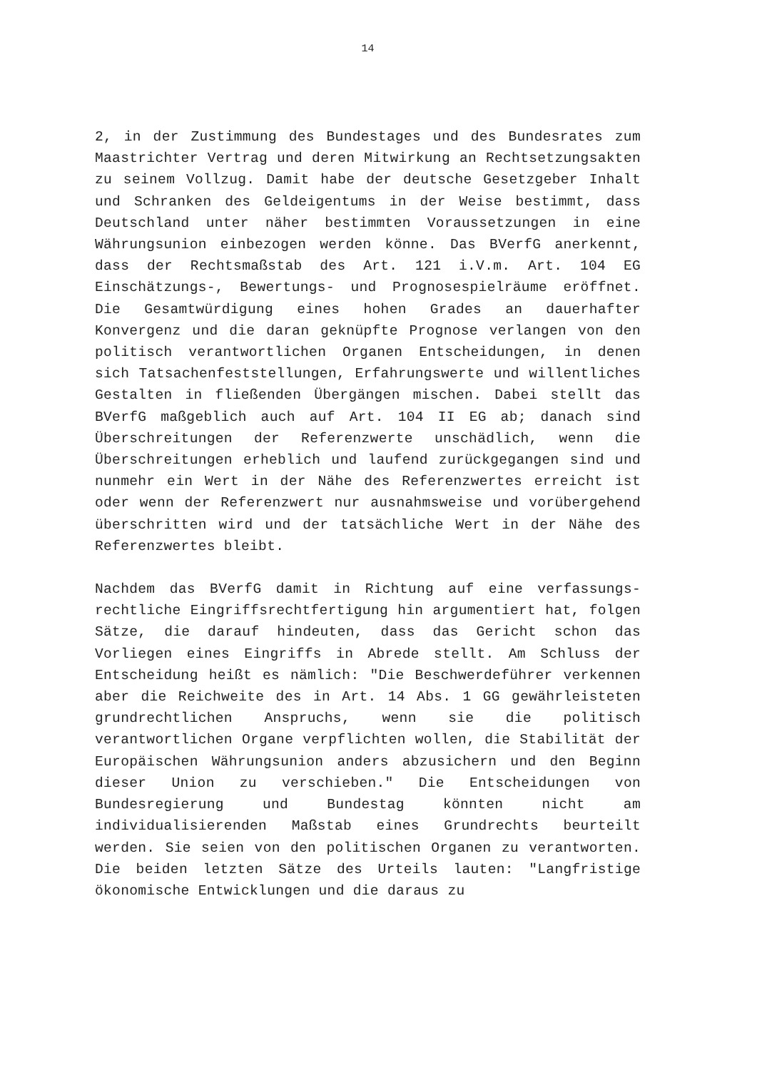14
2, in der Zustimmung des Bundestages und des Bundesrates zum Maastrichter Vertrag und deren Mitwirkung an Rechtsetzungsakten zu seinem Vollzug. Damit habe der deutsche Gesetzgeber Inhalt und Schranken des Geldeigentums in der Weise bestimmt, dass Deutschland unter näher bestimmten Voraussetzungen in eine Währungsunion einbezogen werden könne. Das BVerfG anerkennt, dass der Rechtsmaßstab des Art. 121 i.V.m. Art. 104 EG Einschätzungs-, Bewertungs- und Prognosespielräume eröffnet. Die Gesamtwürdigung eines hohen Grades an dauerhafter Konvergenz und die daran geknüpfte Prognose verlangen von den politisch verantwortlichen Organen Entscheidungen, in denen sich Tatsachenfeststellungen, Erfahrungswerte und willentliches Gestalten in fließenden Übergängen mischen. Dabei stellt das BVerfG maßgeblich auch auf Art. 104 II EG ab; danach sind Überschreitungen der Referenzwerte unschädlich, wenn die Überschreitungen erheblich und laufend zurückgegangen sind und nunmehr ein Wert in der Nähe des Referenzwertes erreicht ist oder wenn der Referenzwert nur ausnahmsweise und vorübergehend überschritten wird und der tatsächliche Wert in der Nähe des Referenzwertes bleibt.
Nachdem das BVerfG damit in Richtung auf eine verfassungs-rechtliche Eingriffsrechtfertigung hin argumentiert hat, folgen Sätze, die darauf hindeuten, dass das Gericht schon das Vorliegen eines Eingriffs in Abrede stellt. Am Schluss der Entscheidung heißt es nämlich: "Die Beschwerdeführer verkennen aber die Reichweite des in Art. 14 Abs. 1 GG gewährleisteten grundrechtlichen Anspruchs, wenn sie die politisch verantwortlichen Organe verpflichten wollen, die Stabilität der Europäischen Währungsunion anders abzusichern und den Beginn dieser Union zu verschieben." Die Entscheidungen von Bundesregierung und Bundestag könnten nicht am individualisierenden Maßstab eines Grundrechts beurteilt werden. Sie seien von den politischen Organen zu verantworten. Die beiden letzten Sätze des Urteils lauten: "Langfristige ökonomische Entwicklungen und die daraus zu